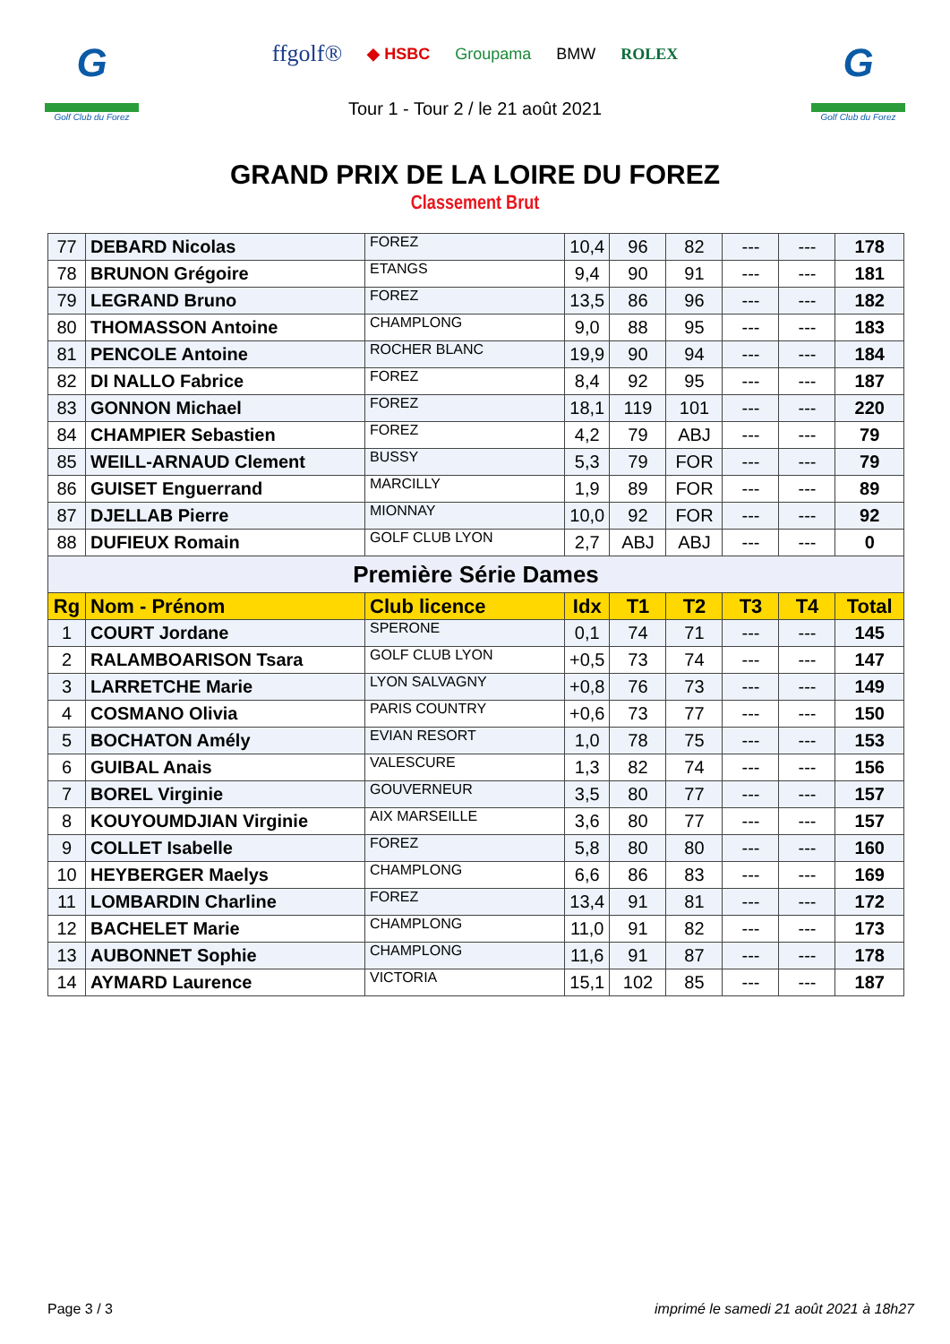G
Golf Club du Forez
ffgolf® ◆ HSBC Groupama BMW ROLEX
Tour 1 - Tour 2 / le 21 août 2021
G
Golf Club du Forez
GRAND PRIX DE LA LOIRE DU FOREZ
Classement Brut
| 77 | DEBARD Nicolas | FOREZ | 10,4 | 96 | 82 | --- | --- | 178 |
| 78 | BRUNON Grégoire | ETANGS | 9,4 | 90 | 91 | --- | --- | 181 |
| 79 | LEGRAND Bruno | FOREZ | 13,5 | 86 | 96 | --- | --- | 182 |
| 80 | THOMASSON Antoine | CHAMPLONG | 9,0 | 88 | 95 | --- | --- | 183 |
| 81 | PENCOLE Antoine | ROCHER BLANC | 19,9 | 90 | 94 | --- | --- | 184 |
| 82 | DI NALLO Fabrice | FOREZ | 8,4 | 92 | 95 | --- | --- | 187 |
| 83 | GONNON Michael | FOREZ | 18,1 | 119 | 101 | --- | --- | 220 |
| 84 | CHAMPIER Sebastien | FOREZ | 4,2 | 79 | ABJ | --- | --- | 79 |
| 85 | WEILL-ARNAUD Clement | BUSSY | 5,3 | 79 | FOR | --- | --- | 79 |
| 86 | GUISET Enguerrand | MARCILLY | 1,9 | 89 | FOR | --- | --- | 89 |
| 87 | DJELLAB Pierre | MIONNAY | 10,0 | 92 | FOR | --- | --- | 92 |
| 88 | DUFIEUX Romain | GOLF CLUB LYON | 2,7 | ABJ | ABJ | --- | --- | 0 |
| Première Série Dames | | | | | | | | |
| Rg | Nom - Prénom | Club licence | Idx | T1 | T2 | T3 | T4 | Total |
| 1 | COURT Jordane | SPERONE | 0,1 | 74 | 71 | --- | --- | 145 |
| 2 | RALAMBOARISON Tsara | GOLF CLUB LYON | +0,5 | 73 | 74 | --- | --- | 147 |
| 3 | LARRETCHE Marie | LYON SALVAGNY | +0,8 | 76 | 73 | --- | --- | 149 |
| 4 | COSMANO Olivia | PARIS COUNTRY | +0,6 | 73 | 77 | --- | --- | 150 |
| 5 | BOCHATON Amély | EVIAN RESORT | 1,0 | 78 | 75 | --- | --- | 153 |
| 6 | GUIBAL Anais | VALESCURE | 1,3 | 82 | 74 | --- | --- | 156 |
| 7 | BOREL Virginie | GOUVERNEUR | 3,5 | 80 | 77 | --- | --- | 157 |
| 8 | KOUYOUMDJIAN Virginie | AIX MARSEILLE | 3,6 | 80 | 77 | --- | --- | 157 |
| 9 | COLLET Isabelle | FOREZ | 5,8 | 80 | 80 | --- | --- | 160 |
| 10 | HEYBERGER Maelys | CHAMPLONG | 6,6 | 86 | 83 | --- | --- | 169 |
| 11 | LOMBARDIN Charline | FOREZ | 13,4 | 91 | 81 | --- | --- | 172 |
| 12 | BACHELET Marie | CHAMPLONG | 11,0 | 91 | 82 | --- | --- | 173 |
| 13 | AUBONNET Sophie | CHAMPLONG | 11,6 | 91 | 87 | --- | --- | 178 |
| 14 | AYMARD Laurence | VICTORIA | 15,1 | 102 | 85 | --- | --- | 187 |
Page 3 / 3 imprimé le samedi 21 août 2021 à 18h27